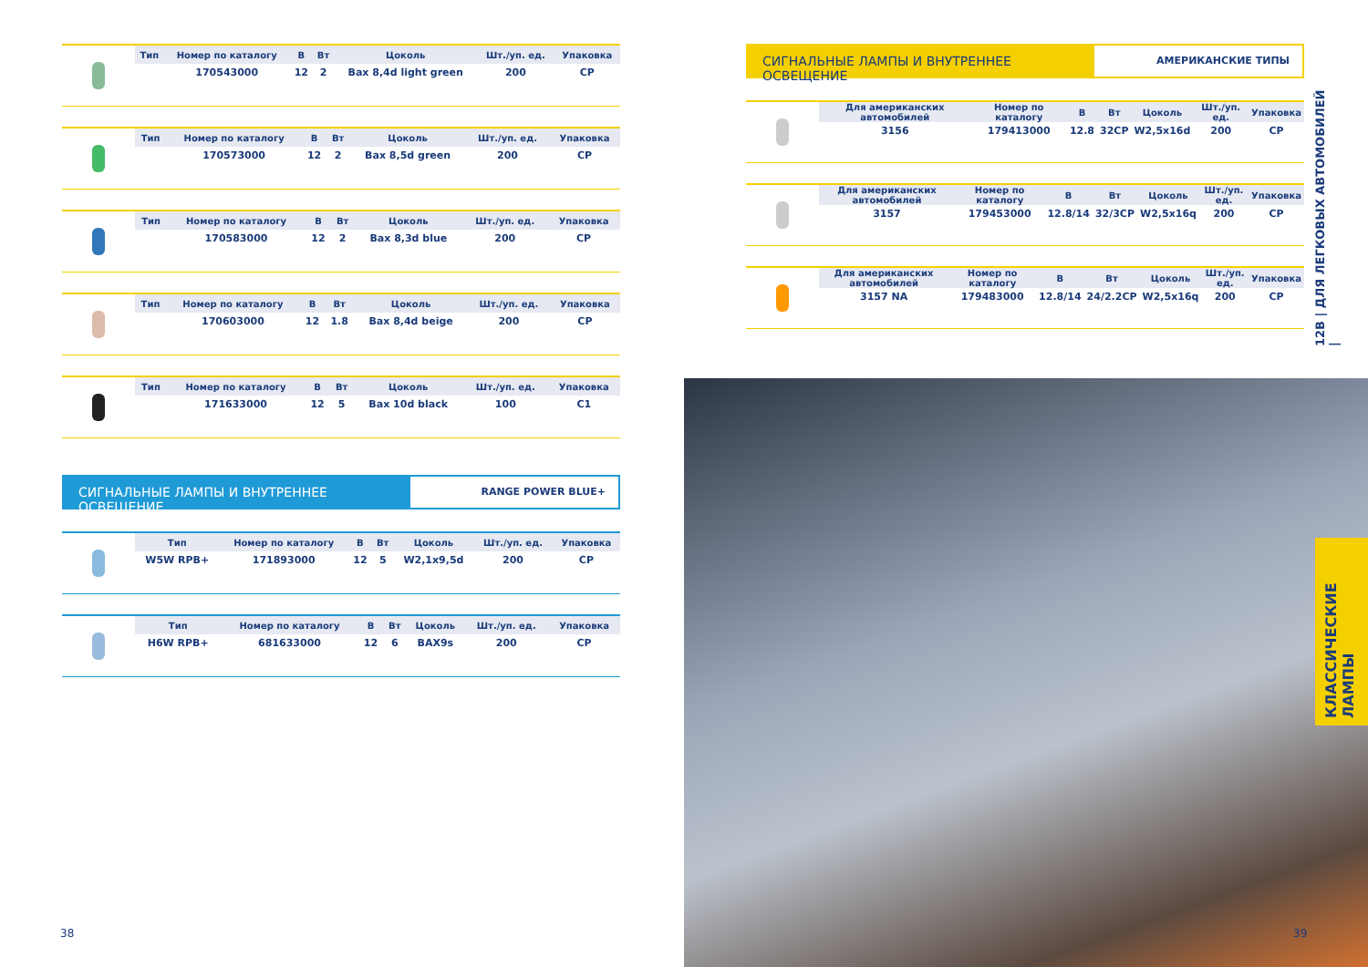| Тип | Номер по каталогу | В | Вт | Цоколь | Шт./уп. ед. | Упаковка |
| --- | --- | --- | --- | --- | --- | --- |
| | 170543000 | 12 | 2 | Bax 8,4d light green | 200 | CP |
| Тип | Номер по каталогу | В | Вт | Цоколь | Шт./уп. ед. | Упаковка |
| --- | --- | --- | --- | --- | --- | --- |
| | 170573000 | 12 | 2 | Bax 8,5d green | 200 | CP |
| Тип | Номер по каталогу | В | Вт | Цоколь | Шт./уп. ед. | Упаковка |
| --- | --- | --- | --- | --- | --- | --- |
| | 170583000 | 12 | 2 | Bax 8,3d blue | 200 | CP |
| Тип | Номер по каталогу | В | Вт | Цоколь | Шт./уп. ед. | Упаковка |
| --- | --- | --- | --- | --- | --- | --- |
| | 170603000 | 12 | 1.8 | Bax 8,4d beige | 200 | CP |
| Тип | Номер по каталогу | В | Вт | Цоколь | Шт./уп. ед. | Упаковка |
| --- | --- | --- | --- | --- | --- | --- |
| | 171633000 | 12 | 5 | Bax 10d black | 100 | C1 |
СИГНАЛЬНЫЕ ЛАМПЫ И ВНУТРЕННЕЕ ОСВЕЩЕНИЕ
RANGE POWER BLUE+
| Тип | Номер по каталогу | В | Вт | Цоколь | Шт./уп. ед. | Упаковка |
| --- | --- | --- | --- | --- | --- | --- |
| W5W RPB+ | 171893000 | 12 | 5 | W2,1x9,5d | 200 | CP |
| Тип | Номер по каталогу | В | Вт | Цоколь | Шт./уп. ед. | Упаковка |
| --- | --- | --- | --- | --- | --- | --- |
| H6W RPB+ | 681633000 | 12 | 6 | BAX9s | 200 | CP |
СИГНАЛЬНЫЕ ЛАМПЫ И ВНУТРЕННЕЕ ОСВЕЩЕНИЕ
АМЕРИКАНСКИЕ ТИПЫ
| Для американских автомобилей | Номер по каталогу | В | Вт | Цоколь | Шт./уп. ед. | Упаковка |
| --- | --- | --- | --- | --- | --- | --- |
| 3156 | 179413000 | 12.8 | 32CP | W2,5x16d | 200 | CP |
| Для американских автомобилей | Номер по каталогу | В | Вт | Цоколь | Шт./уп. ед. | Упаковка |
| --- | --- | --- | --- | --- | --- | --- |
| 3157 | 179453000 | 12.8/14 | 32/3CP | W2,5x16q | 200 | CP |
| Для американских автомобилей | Номер по каталогу | В | Вт | Цоколь | Шт./уп. ед. | Упаковка |
| --- | --- | --- | --- | --- | --- | --- |
| 3157 NA | 179483000 | 12.8/14 | 24/2.2CP | W2,5x16q | 200 | CP |
12В | ДЛЯ ЛЕГКОВЫХ АВТОМОБИЛЕЙ |
КЛАССИЧЕСКИЕ ЛАМПЫ
38 39